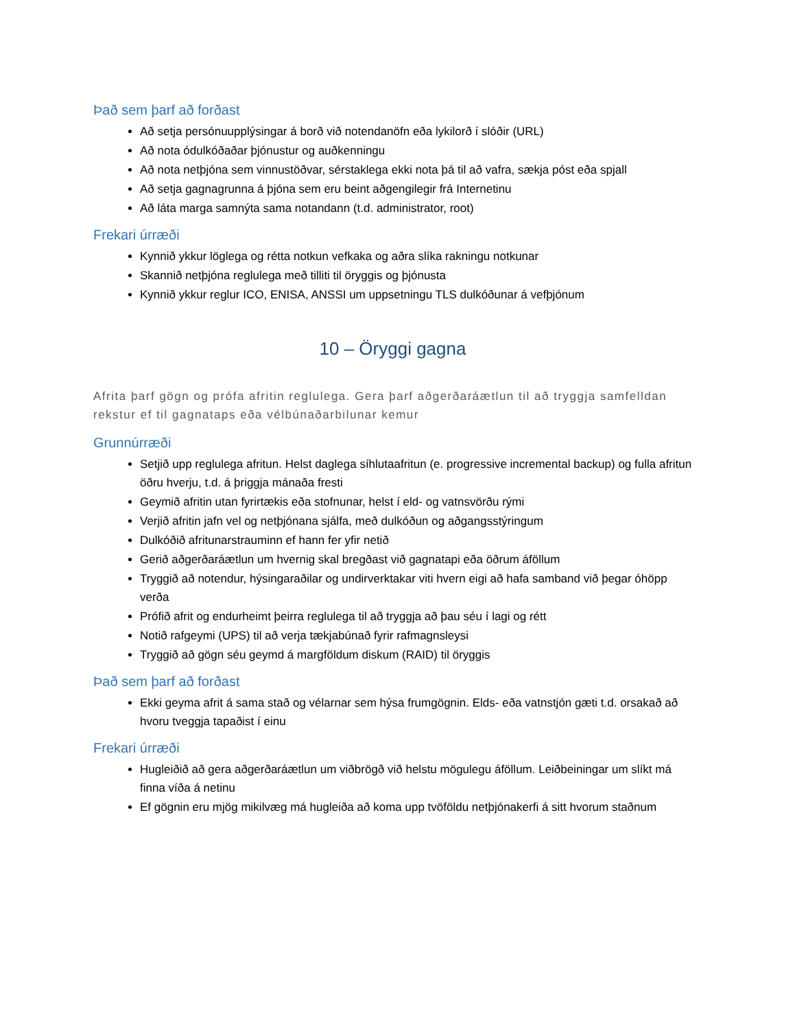Það sem þarf að forðast
Að setja persónuupplýsingar á borð við notendanöfn eða lykilorð í slóðir (URL)
Að nota ódulkóðaðar þjónustur og auðkenningu
Að nota netþjóna sem vinnustöðvar, sérstaklega ekki nota þá til að vafra, sækja póst eða spjall
Að setja gagnagrunna á þjóna sem eru beint aðgengilegir frá Internetinu
Að láta marga samnýta sama notandann (t.d. administrator, root)
Frekari úrræði
Kynnið ykkur löglega og rétta notkun vefkaka og aðra slíka rakningu notkunar
Skannið netþjóna reglulega með tilliti til öryggis og þjónusta
Kynnið ykkur reglur ICO, ENISA, ANSSI um uppsetningu TLS dulkóðunar á vefþjónum
10 – Öryggi gagna
Afrita þarf gögn og prófa afritin reglulega. Gera þarf aðgerðaráætlun til að tryggja samfelldan rekstur ef til gagnataps eða vélbúnaðarbilunar kemur
Grunnúrræði
Setjið upp reglulega afritun. Helst daglega síhlutaafritun (e. progressive incremental backup) og fulla afritun öðru hverju, t.d. á þriggja mánaða fresti
Geymið afritin utan fyrirtækis eða stofnunar, helst í eld- og vatnsvörðu rými
Verjið afritin jafn vel og netþjónana sjálfa, með dulkóðun og aðgangsstýringum
Dulkóðið afritunarstrauminn ef hann fer yfir netið
Gerið aðgerðaráætlun um hvernig skal bregðast við gagnatapi eða öðrum áföllum
Tryggið að notendur, hýsingaraðilar og undirverktakar viti hvern eigi að hafa samband við þegar óhöpp verða
Prófið afrit og endurheimt þeirra reglulega til að tryggja að þau séu í lagi og rétt
Notið rafgeymi (UPS) til að verja tækjabúnað fyrir rafmagnsleysi
Tryggið að gögn séu geymd á margföldum diskum (RAID) til öryggis
Það sem þarf að forðast
Ekki geyma afrit á sama stað og vélarnar sem hýsa frumgögnin. Elds- eða vatnstjón gæti t.d. orsakað að hvoru tveggja tapaðist í einu
Frekari úrræði
Hugleiðið að gera aðgerðaráætlun um viðbrögð við helstu mögulegu áföllum. Leiðbeiningar um slíkt má finna víða á netinu
Ef gögnin eru mjög mikilvæg má hugleiða að koma upp tvöföldu netþjónakerfi á sitt hvorum staðnum